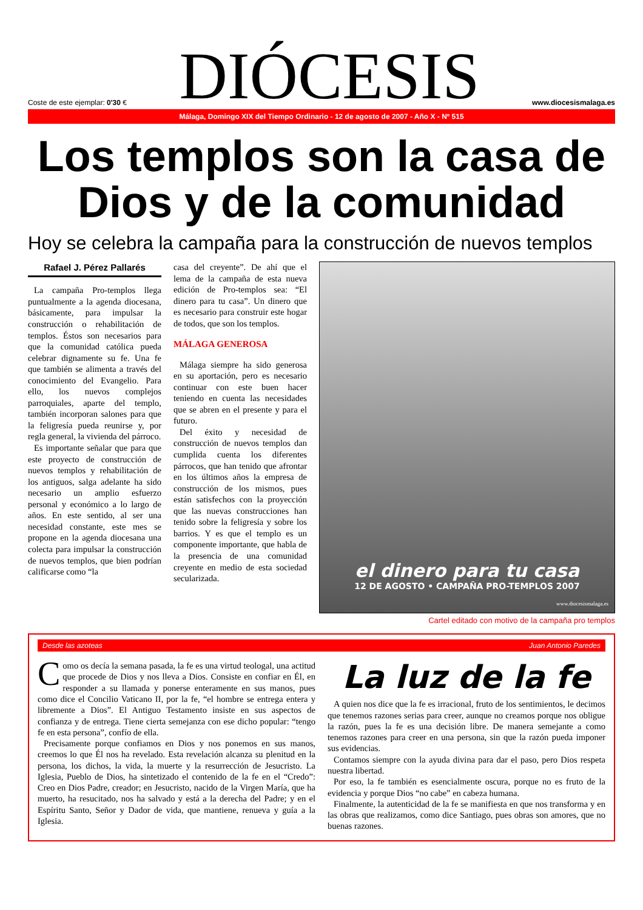Coste de este ejemplar: 0'30 €
DIÓCESIS
www.diocesismalaga.es
Málaga, Domingo XIX del Tiempo Ordinario - 12 de agosto de 2007 - Año X - Nº 515
Los templos son la casa de Dios y de la comunidad
Hoy se celebra la campaña para la construcción de nuevos templos
Rafael J. Pérez Pallarés
La campaña Pro-templos llega puntualmente a la agenda diocesana, básicamente, para impulsar la construcción o rehabilitación de templos. Éstos son necesarios para que la comunidad católica pueda celebrar dignamente su fe. Una fe que también se alimenta a través del conocimiento del Evangelio. Para ello, los nuevos complejos parroquiales, aparte del templo, también incorporan salones para que la feligresía pueda reunirse y, por regla general, la vivienda del párroco.
Es importante señalar que para que este proyecto de construcción de nuevos templos y rehabilitación de los antiguos, salga adelante ha sido necesario un amplio esfuerzo personal y económico a lo largo de años. En este sentido, al ser una necesidad constante, este mes se propone en la agenda diocesana una colecta para impulsar la construcción de nuevos templos, que bien podrían calificarse como “la
casa del creyente”. De ahí que el lema de la campaña de esta nueva edición de Pro-templos sea: “El dinero para tu casa”. Un dinero que es necesario para construir este hogar de todos, que son los templos.
MÁLAGA GENEROSA
Málaga siempre ha sido generosa en su aportación, pero es necesario continuar con este buen hacer teniendo en cuenta las necesidades que se abren en el presente y para el futuro.
Del éxito y necesidad de construcción de nuevos templos dan cumplida cuenta los diferentes párrocos, que han tenido que afrontar en los últimos años la empresa de construcción de los mismos, pues están satisfechos con la proyección que las nuevas construcciones han tenido sobre la feligresía y sobre los barrios. Y es que el templo es un componente importante, que habla de la presencia de una comunidad creyente en medio de esta sociedad secularizada.
el dinero para tu casa
12 DE AGOSTO • CAMPAÑA PRO-TEMPLOS 2007
www.diocesismalaga.es
Cartel editado con motivo de la campaña pro templos
Desde las azoteas Juan Antonio Paredes
Como os decía la semana pasada, la fe es una virtud teologal, una actitud que procede de Dios y nos lleva a Dios. Consiste en confiar en Él, en responder a su llamada y ponerse enteramente en sus manos, pues como dice el Concilio Vaticano II, por la fe, “el hombre se entrega entera y libremente a Dios”. El Antiguo Testamento insiste en sus aspectos de confianza y de entrega. Tiene cierta semejanza con ese dicho popular: “tengo fe en esta persona”, confío de ella.
Precisamente porque confiamos en Dios y nos ponemos en sus manos, creemos lo que Él nos ha revelado. Esta revelación alcanza su plenitud en la persona, los dichos, la vida, la muerte y la resurrección de Jesucristo. La Iglesia, Pueblo de Dios, ha sintetizado el contenido de la fe en el “Credo”: Creo en Dios Padre, creador; en Jesucristo, nacido de la Virgen María, que ha muerto, ha resucitado, nos ha salvado y está a la derecha del Padre; y en el Espíritu Santo, Señor y Dador de vida, que mantiene, renueva y guía a la Iglesia.
La luz de la fe
A quien nos dice que la fe es irracional, fruto de los sentimientos, le decimos que tenemos razones serias para creer, aunque no creamos porque nos obligue la razón, pues la fe es una decisión libre. De manera semejante a como tenemos razones para creer en una persona, sin que la razón pueda imponer sus evidencias.
Contamos siempre con la ayuda divina para dar el paso, pero Dios respeta nuestra libertad.
Por eso, la fe también es esencialmente oscura, porque no es fruto de la evidencia y porque Dios “no cabe” en cabeza humana.
Finalmente, la autenticidad de la fe se manifiesta en que nos transforma y en las obras que realizamos, como dice Santiago, pues obras son amores, que no buenas razones.